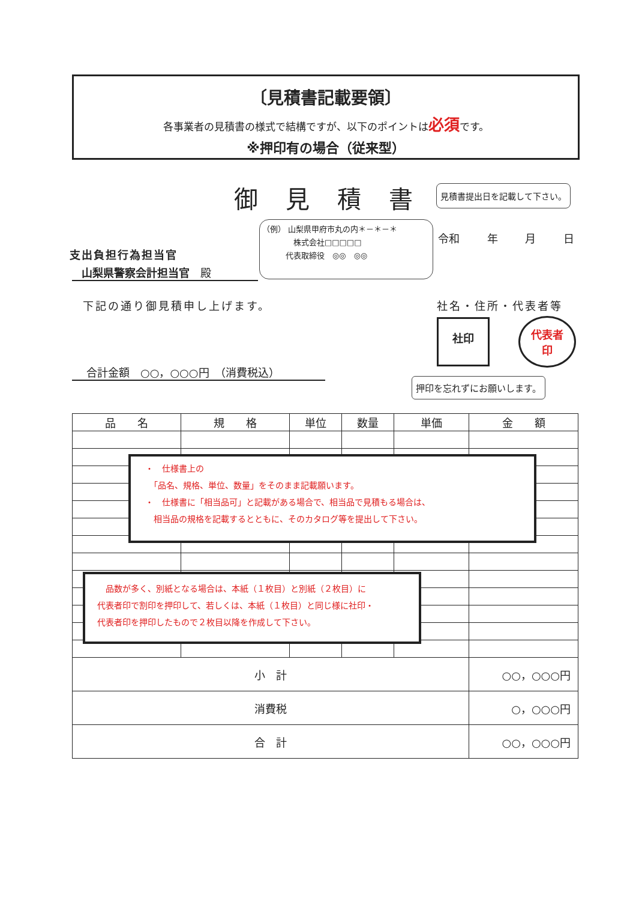〔見積書記載要領〕
各事業者の見積書の様式で結構ですが、以下のポイントは必須です。
※押印有の場合（従来型）
御見積書 見積書提出日を記載して下さい。
（例） 山梨県甲府市丸の内＊－＊－＊
　　　　株式会社□□□□□
　　　代表取締役　◎◎　◎◎
令和 年 月 日
支出負担行為担当官
山梨県警察会計担当官　殿
下記の通り御見積申し上げます。 社名・住所・代表者等
社印
代表者
印
押印を忘れずにお願いします。
合計金額　○○，○○○円　（消費税込）
| 品 名 | 規 格 | 単位 | 数量 | 単価 | 金 額 |
| --- | --- | --- | --- | --- | --- |
| 小 計 | | | | | ○○，○○○円 |
| 消費税 | | | | | ○，○○○円 |
| 合 計 | | | | | ○○，○○○円 |
・　仕様書上の
　「品名、規格、単位、数量」をそのまま記載願います。
・　仕様書に「相当品可」と記載がある場合で、相当品で見積もる場合は、
　相当品の規格を記載するとともに、そのカタログ等を提出して下さい。
　品数が多く、別紙となる場合は、本紙（１枚目）と別紙（２枚目）に
代表者印で割印を押印して、若しくは、本紙（１枚目）と同じ様に社印・
代表者印を押印したもので２枚目以降を作成して下さい。